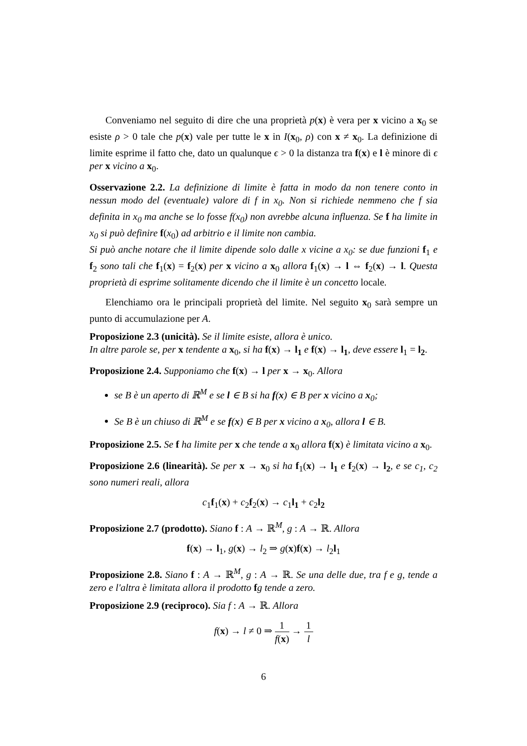Conveniamo nel seguito di dire che una proprietà p(x) è vera per x vicino a x<sub>0</sub> se esiste ρ > 0 tale che p(x) vale per tutte le x in I(x<sub>0</sub>, ρ) con x ≠ x<sub>0</sub>. La definizione di limite esprime il fatto che, dato un qualunque ϵ > 0 la distanza tra f(x) e l è minore di ϵ per x vicino a x<sub>0</sub>.
Osservazione 2.2. La definizione di limite è fatta in modo da non tenere conto in nessun modo del (eventuale) valore di f in x<sub>0</sub>. Non si richiede nemmeno che f sia definita in x<sub>0</sub> ma anche se lo fosse f(x<sub>0</sub>) non avrebbe alcuna influenza. Se f ha limite in x<sub>0</sub> si può definire f(x<sub>0</sub>) ad arbitrio e il limite non cambia.
Si può anche notare che il limite dipende solo dalle x vicine a x<sub>0</sub>: se due funzioni f<sub>1</sub> e f<sub>2</sub> sono tali che f<sub>1</sub>(x) = f<sub>2</sub>(x) per x vicino a x<sub>0</sub> allora f<sub>1</sub>(x) → l ⇔ f<sub>2</sub>(x) → l. Questa proprietà di esprime solitamente dicendo che il limite è un concetto locale.
Elenchiamo ora le principali proprietà del limite. Nel seguito x<sub>0</sub> sarà sempre un punto di accumulazione per A.
Proposizione 2.3 (unicità). Se il limite esiste, allora è unico.
In altre parole se, per x tendente a x<sub>0</sub>, si ha f(x) → l<sub>1</sub> e f(x) → l<sub>1</sub>, deve essere l<sub>1</sub> = l<sub>2</sub>.
Proposizione 2.4. Supponiamo che f(x) → l per x → x<sub>0</sub>. Allora
se B è un aperto di ℝ<sup>M</sup> e se l ∈ B si ha f(x) ∈ B per x vicino a x<sub>0</sub>;
Se B è un chiuso di ℝ<sup>M</sup> e se f(x) ∈ B per x vicino a x<sub>0</sub>, allora l ∈ B.
Proposizione 2.5. Se f ha limite per x che tende a x<sub>0</sub> allora f(x) è limitata vicino a x<sub>0</sub>.
Proposizione 2.6 (linearità). Se per x → x<sub>0</sub> si ha f<sub>1</sub>(x) → l<sub>1</sub> e f<sub>2</sub>(x) → l<sub>2</sub>, e se c<sub>1</sub>, c<sub>2</sub> sono numeri reali, allora
c<sub>1</sub>f<sub>1</sub>(x) + c<sub>2</sub>f<sub>2</sub>(x) → c<sub>1</sub>l<sub>1</sub> + c<sub>2</sub>l<sub>2</sub>
Proposizione 2.7 (prodotto). Siano f : A → ℝ<sup>M</sup>, g : A → ℝ. Allora
f(x) → l<sub>1</sub>, g(x) → l<sub>2</sub> ⇒ g(x)f(x) → l<sub>2</sub>l<sub>1</sub>
Proposizione 2.8. Siano f : A → ℝ<sup>M</sup>, g : A → ℝ. Se una delle due, tra f e g, tende a zero e l'altra è limitata allora il prodotto fg tende a zero.
Proposizione 2.9 (reciproco). Sia f : A → ℝ. Allora
f(x) → l ≠ 0 ⇒ 1 f(x) → 1 l
6